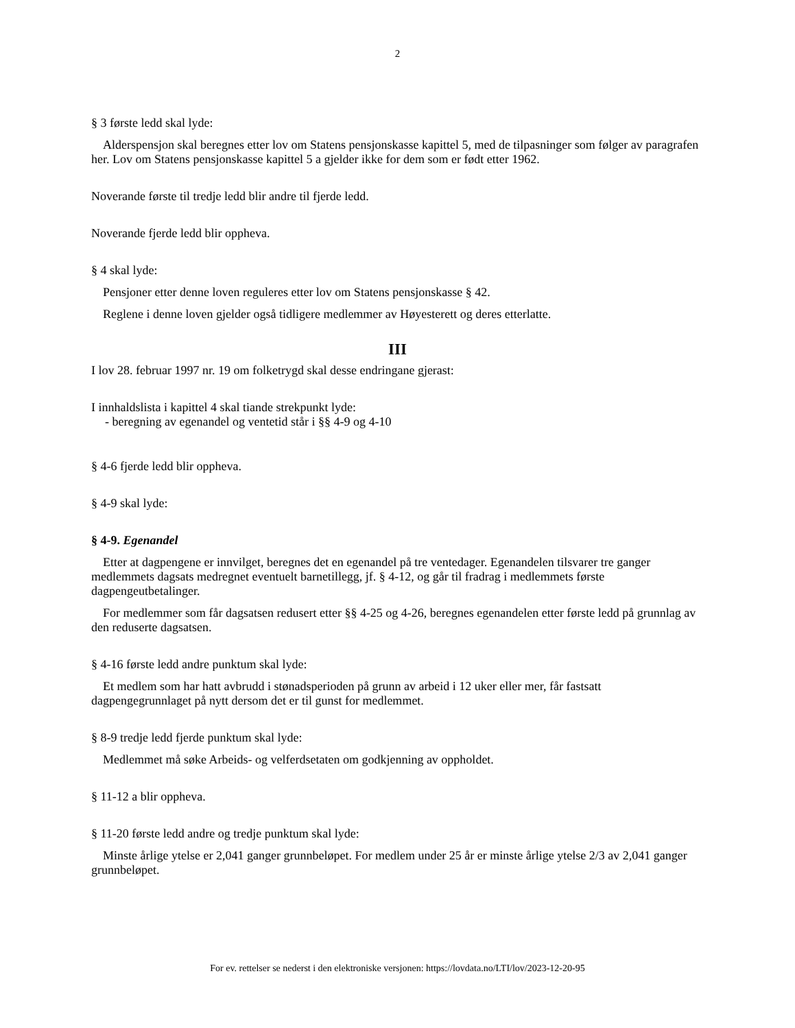2
§ 3 første ledd skal lyde:
Alderspensjon skal beregnes etter lov om Statens pensjonskasse kapittel 5, med de tilpasninger som følger av paragrafen her. Lov om Statens pensjonskasse kapittel 5 a gjelder ikke for dem som er født etter 1962.
Noverande første til tredje ledd blir andre til fjerde ledd.
Noverande fjerde ledd blir oppheva.
§ 4 skal lyde:
Pensjoner etter denne loven reguleres etter lov om Statens pensjonskasse § 42.
Reglene i denne loven gjelder også tidligere medlemmer av Høyesterett og deres etterlatte.
III
I lov 28. februar 1997 nr. 19 om folketrygd skal desse endringane gjerast:
I innhaldslista i kapittel 4 skal tiande strekpunkt lyde:
- beregning av egenandel og ventetid står i §§ 4-9 og 4-10
§ 4-6 fjerde ledd blir oppheva.
§ 4-9 skal lyde:
§ 4-9. Egenandel
Etter at dagpengene er innvilget, beregnes det en egenandel på tre ventedager. Egenandelen tilsvarer tre ganger medlemmets dagsats medregnet eventuelt barnetillegg, jf. § 4-12, og går til fradrag i medlemmets første dagpengeutbetalinger.
For medlemmer som får dagsatsen redusert etter §§ 4-25 og 4-26, beregnes egenandelen etter første ledd på grunnlag av den reduserte dagsatsen.
§ 4-16 første ledd andre punktum skal lyde:
Et medlem som har hatt avbrudd i stønadsperioden på grunn av arbeid i 12 uker eller mer, får fastsatt dagpengegrunnlaget på nytt dersom det er til gunst for medlemmet.
§ 8-9 tredje ledd fjerde punktum skal lyde:
Medlemmet må søke Arbeids- og velferdsetaten om godkjenning av oppholdet.
§ 11-12 a blir oppheva.
§ 11-20 første ledd andre og tredje punktum skal lyde:
Minste årlige ytelse er 2,041 ganger grunnbeløpet. For medlem under 25 år er minste årlige ytelse 2/3 av 2,041 ganger grunnbeløpet.
For ev. rettelser se nederst i den elektroniske versjonen: https://lovdata.no/LTI/lov/2023-12-20-95